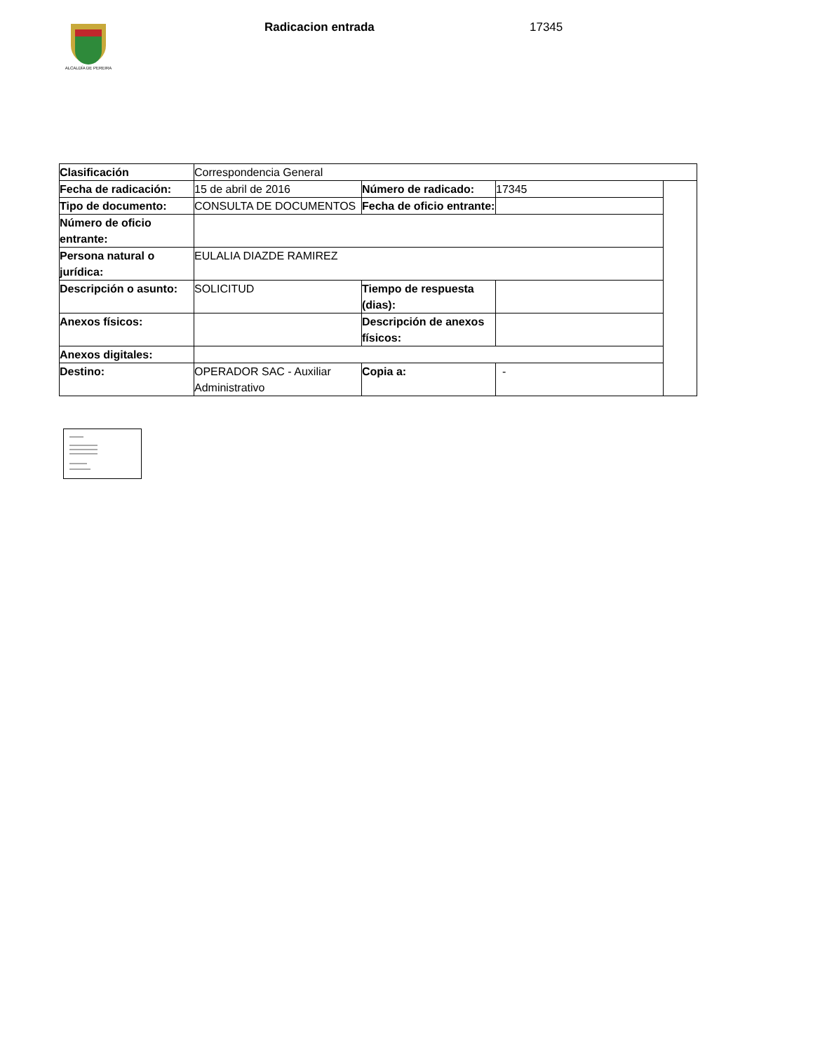ALCALDÍA DE PEREIRA Radicacion entrada 17345
| Clasificación | Correspondencia General | | | |
| Fecha de radicación: | 15 de abril de 2016 | Número de radicado: | 17345 | |
| Tipo de documento: | CONSULTA DE DOCUMENTOS | Fecha de oficio entrante: | | |
| Número de oficio entrante: | | | | |
| Persona natural o jurídica: | EULALIA DIAZDE RAMIREZ | | | |
| Descripción o asunto: | SOLICITUD | Tiempo de respuesta (dias): | | |
| Anexos físicos: | | Descripción de anexos físicos: | | |
| Anexos digitales: | | | | |
| Destino: | OPERADOR SAC - Auxiliar Administrativo | Copia a: | - | |